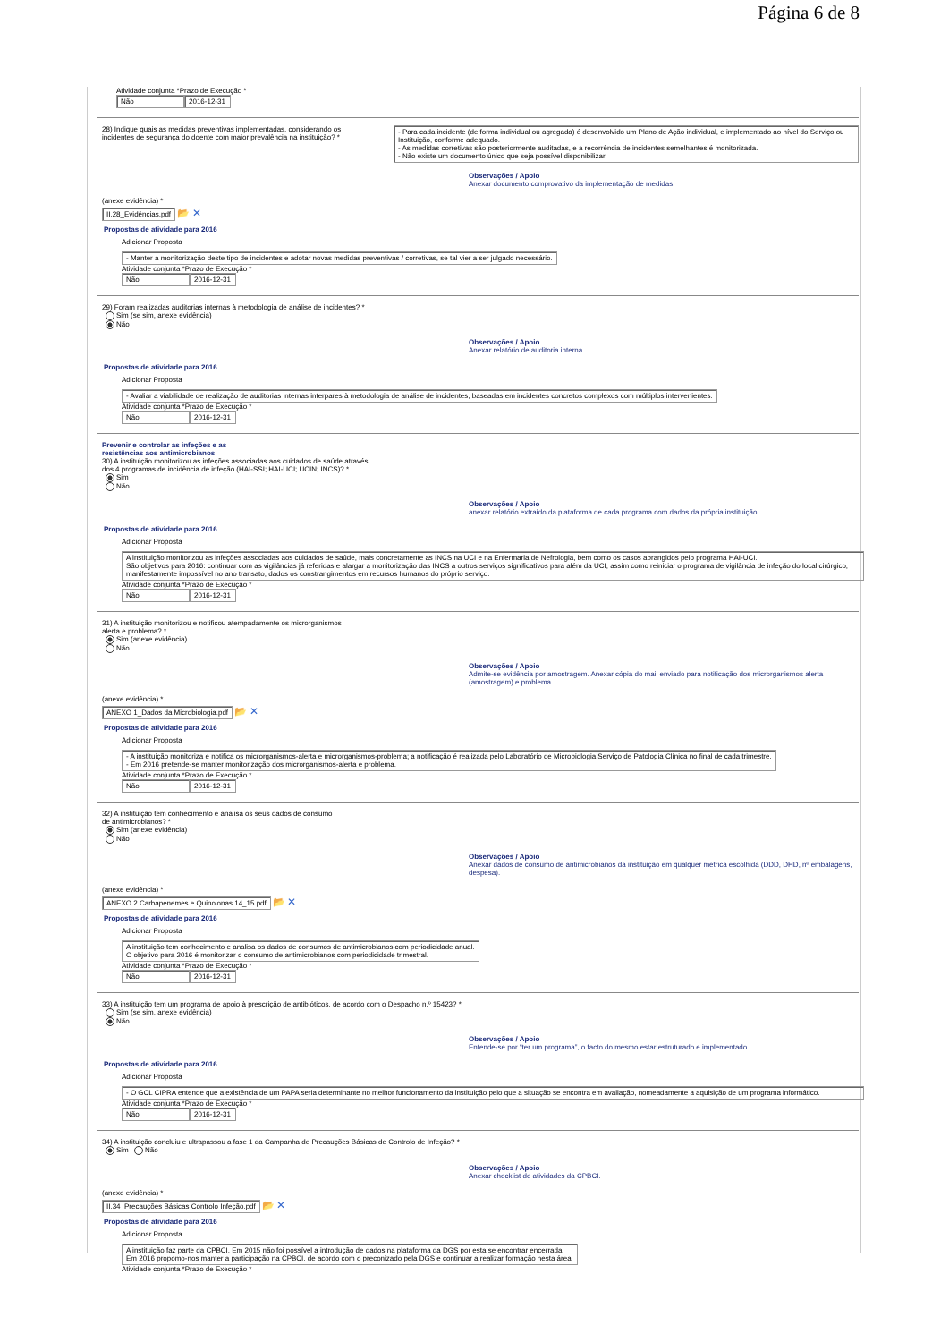Página 6 de 8
Atividade conjunta *Prazo de Execução *
Não 2016-12-31
28) Indique quais as medidas preventivas implementadas, considerando os incidentes de segurança do doente com maior prevalência na instituição? *
- Para cada incidente (de forma individual ou agregada) é desenvolvido um Plano de Ação individual, e implementado ao nível do Serviço ou Instituição, conforme adequado.
- As medidas corretivas são posteriormente auditadas, e a recorrência de incidentes semelhantes é monitorizada.
- Não existe um documento único que seja possível disponibilizar.
Observações / Apoio
Anexar documento comprovativo da implementação de medidas.
(anexe evidência) *
II.28_Evidências.pdf 📂 ✕
Propostas de atividade para 2016
Adicionar Proposta
- Manter a monitorização deste tipo de incidentes e adotar novas medidas preventivas / corretivas, se tal vier a ser julgado necessário.
Atividade conjunta *Prazo de Execução *
Não 2016-12-31
29) Foram realizadas auditorias internas à metodologia de análise de incidentes? *
Sim (se sim, anexe evidência)
Não
Observações / Apoio
Anexar relatório de auditoria interna.
Propostas de atividade para 2016
Adicionar Proposta
- Avaliar a viabilidade de realização de auditorias internas interpares à metodologia de análise de incidentes, baseadas em incidentes concretos complexos com múltiplos intervenientes.
Atividade conjunta *Prazo de Execução *
Não 2016-12-31
Prevenir e controlar as infeções e as
resistências aos antimicrobianos
30) A instituição monitorizou as infeções associadas aos cuidados de saúde através
dos 4 programas de incidência de infeção (HAI-SSI; HAI-UCI; UCIN; INCS)? *
Sim
Não
Observações / Apoio
anexar relatório extraído da plataforma de cada programa com dados da própria instituição.
Propostas de atividade para 2016
Adicionar Proposta
A instituição monitorizou as infeções associadas aos cuidados de saúde, mais concretamente as INCS na UCI e na Enfermaria de Nefrologia, bem como os casos abrangidos pelo programa HAI-UCI.
São objetivos para 2016: continuar com as vigilâncias já referidas e alargar a monitorização das INCS a outros serviços significativos para além da UCI, assim como reiniciar o programa de vigilância de infeção do local cirúrgico, manifestamente impossível no ano transato, dados os constrangimentos em recursos humanos do próprio serviço.
Atividade conjunta *Prazo de Execução *
Não 2016-12-31
31) A instituição monitorizou e notificou atempadamente os microrganismos
alerta e problema? *
Sim (anexe evidência)
Não
Observações / Apoio
Admite-se evidência por amostragem. Anexar cópia do mail enviado para notificação dos microrganismos alerta (amostragem) e problema.
(anexe evidência) *
ANEXO 1_Dados da Microbiologia.pdf 📂 ✕
Propostas de atividade para 2016
Adicionar Proposta
- A instituição monitoriza e notifica os microrganismos-alerta e microrganismos-problema; a notificação é realizada pelo Laboratório de Microbiologia Serviço de Patologia Clínica no final de cada trimestre.
- Em 2016 pretende-se manter monitorização dos microrganismos-alerta e problema.
Atividade conjunta *Prazo de Execução *
Não 2016-12-31
32) A instituição tem conhecimento e analisa os seus dados de consumo
de antimicrobianos? *
Sim (anexe evidência)
Não
Observações / Apoio
Anexar dados de consumo de antimicrobianos da instituição em qualquer métrica escolhida (DDD, DHD, nº embalagens, despesa).
(anexe evidência) *
ANEXO 2 Carbapenemes e Quinolonas 14_15.pdf 📂 ✕
Propostas de atividade para 2016
Adicionar Proposta
A instituição tem conhecimento e analisa os dados de consumos de antimicrobianos com periodicidade anual.
O objetivo para 2016 é monitorizar o consumo de antimicrobianos com periodicidade trimestral.
Atividade conjunta *Prazo de Execução *
Não 2016-12-31
33) A instituição tem um programa de apoio à prescrição de antibióticos, de acordo com o Despacho n.º 15423? *
Sim (se sim, anexe evidência)
Não
Observações / Apoio
Entende-se por “ter um programa”, o facto do mesmo estar estruturado e implementado.
Propostas de atividade para 2016
Adicionar Proposta
- O GCL CIPRA entende que a existência de um PAPA seria determinante no melhor funcionamento da instituição pelo que a situação se encontra em avaliação, nomeadamente a aquisição de um programa informático.
Atividade conjunta *Prazo de Execução *
Não 2016-12-31
34) A instituição concluiu e ultrapassou a fase 1 da Campanha de Precauções Básicas de Controlo de Infeção? *
Sim Não
Observações / Apoio
Anexar checklist de atividades da CPBCI.
(anexe evidência) *
II.34_Precauções Básicas Controlo Infeção.pdf 📂 ✕
Propostas de atividade para 2016
Adicionar Proposta
A instituição faz parte da CPBCI. Em 2015 não foi possível a introdução de dados na plataforma da DGS por esta se encontrar encerrada.
Em 2016 propomo-nos manter a participação na CPBCI, de acordo com o preconizado pela DGS e continuar a realizar formação nesta área.
Atividade conjunta *Prazo de Execução *